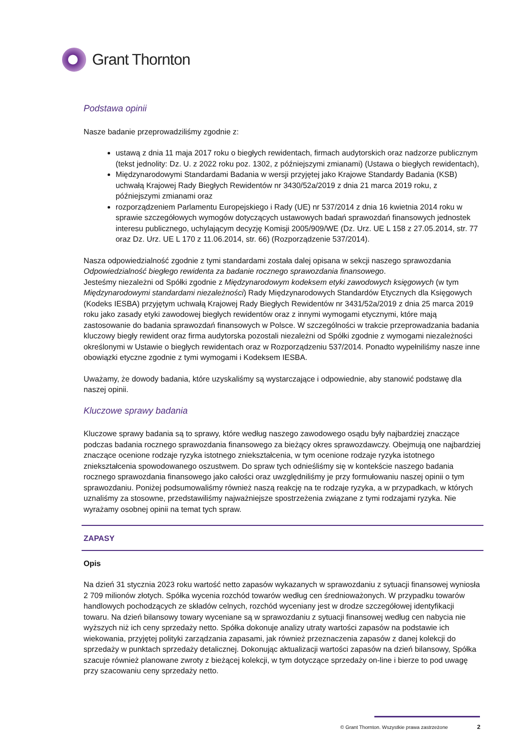Grant Thornton
Podstawa opinii
Nasze badanie przeprowadziliśmy zgodnie z:
ustawą z dnia 11 maja 2017 roku o biegłych rewidentach, firmach audytorskich oraz nadzorze publicznym (tekst jednolity: Dz. U. z 2022 roku poz. 1302, z późniejszymi zmianami) (Ustawa o biegłych rewidentach),
Międzynarodowymi Standardami Badania w wersji przyjętej jako Krajowe Standardy Badania (KSB) uchwałą Krajowej Rady Biegłych Rewidentów nr 3430/52a/2019 z dnia 21 marca 2019 roku, z późniejszymi zmianami oraz
rozporządzeniem Parlamentu Europejskiego i Rady (UE) nr 537/2014 z dnia 16 kwietnia 2014 roku w sprawie szczegółowych wymogów dotyczących ustawowych badań sprawozdań finansowych jednostek interesu publicznego, uchylającym decyzję Komisji 2005/909/WE (Dz. Urz. UE L 158 z 27.05.2014, str. 77 oraz Dz. Urz. UE L 170 z 11.06.2014, str. 66) (Rozporządzenie 537/2014).
Nasza odpowiedzialność zgodnie z tymi standardami została dalej opisana w sekcji naszego sprawozdania Odpowiedzialność biegłego rewidenta za badanie rocznego sprawozdania finansowego.
Jesteśmy niezależni od Spółki zgodnie z Międzynarodowym kodeksem etyki zawodowych księgowych (w tym Międzynarodowymi standardami niezależności) Rady Międzynarodowych Standardów Etycznych dla Księgowych (Kodeks IESBA) przyjętym uchwałą Krajowej Rady Biegłych Rewidentów nr 3431/52a/2019 z dnia 25 marca 2019 roku jako zasady etyki zawodowej biegłych rewidentów oraz z innymi wymogami etycznymi, które mają zastosowanie do badania sprawozdań finansowych w Polsce. W szczególności w trakcie przeprowadzania badania kluczowy biegły rewident oraz firma audytorska pozostali niezależni od Spółki zgodnie z wymogami niezależności określonymi w Ustawie o biegłych rewidentach oraz w Rozporządzeniu 537/2014. Ponadto wypełniliśmy nasze inne obowiązki etyczne zgodnie z tymi wymogami i Kodeksem IESBA.
Uważamy, że dowody badania, które uzyskaliśmy są wystarczające i odpowiednie, aby stanowić podstawę dla naszej opinii.
Kluczowe sprawy badania
Kluczowe sprawy badania są to sprawy, które według naszego zawodowego osądu były najbardziej znaczące podczas badania rocznego sprawozdania finansowego za bieżący okres sprawozdawczy. Obejmują one najbardziej znaczące ocenione rodzaje ryzyka istotnego zniekształcenia, w tym ocenione rodzaje ryzyka istotnego zniekształcenia spowodowanego oszustwem. Do spraw tych odnieśliśmy się w kontekście naszego badania rocznego sprawozdania finansowego jako całości oraz uwzględniliśmy je przy formułowaniu naszej opinii o tym sprawozdaniu. Poniżej podsumowaliśmy również naszą reakcję na te rodzaje ryzyka, a w przypadkach, w których uznaliśmy za stosowne, przedstawiliśmy najważniejsze spostrzeżenia związane z tymi rodzajami ryzyka. Nie wyrażamy osobnej opinii na temat tych spraw.
ZAPASY
Opis
Na dzień 31 stycznia 2023 roku wartość netto zapasów wykazanych w sprawozdaniu z sytuacji finansowej wyniosła 2 709 milionów złotych. Spółka wycenia rozchód towarów według cen średnioważonych. W przypadku towarów handlowych pochodzących ze składów celnych, rozchód wyceniany jest w drodze szczegółowej identyfikacji towaru. Na dzień bilansowy towary wyceniane są w sprawozdaniu z sytuacji finansowej według cen nabycia nie wyższych niż ich ceny sprzedaży netto. Spółka dokonuje analizy utraty wartości zapasów na podstawie ich wiekowania, przyjętej polityki zarządzania zapasami, jak również przeznaczenia zapasów z danej kolekcji do sprzedaży w punktach sprzedaży detalicznej. Dokonując aktualizacji wartości zapasów na dzień bilansowy, Spółka szacuje również planowane zwroty z bieżącej kolekcji, w tym dotyczące sprzedaży on-line i bierze to pod uwagę przy szacowaniu ceny sprzedaży netto.
© Grant Thornton. Wszystkie prawa zastrzeżone 2